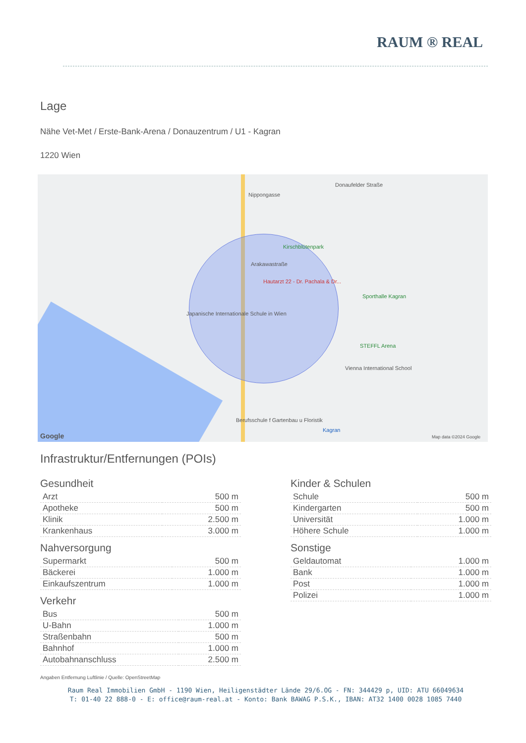RAUM ® REAL
Lage
Nähe Vet-Met / Erste-Bank-Arena / Donauzentrum / U1 - Kagran
1220 Wien
Donaufelder Straße
Nippongasse
Kirschblütenpark
Arakawastraße
Hautarzt 22 - Dr. Pachala & Dr...
Japanische Internationale Schule in Wien
Sporthalle Kagran
STEFFL Arena
Vienna International School
Berufsschule f Gartenbau u Floristik
Kagran
Google Map data ©2024 Google
Infrastruktur/Entfernungen (POIs)
Gesundheit
| Arzt | 500 m |
| Apotheke | 500 m |
| Klinik | 2.500 m |
| Krankenhaus | 3.000 m |
Nahversorgung
| Supermarkt | 500 m |
| Bäckerei | 1.000 m |
| Einkaufszentrum | 1.000 m |
Verkehr
| Bus | 500 m |
| U-Bahn | 1.000 m |
| Straßenbahn | 500 m |
| Bahnhof | 1.000 m |
| Autobahnanschluss | 2.500 m |
Kinder & Schulen
| Schule | 500 m |
| Kindergarten | 500 m |
| Universität | 1.000 m |
| Höhere Schule | 1.000 m |
Sonstige
| Geldautomat | 1.000 m |
| Bank | 1.000 m |
| Post | 1.000 m |
| Polizei | 1.000 m |
Angaben Entfernung Luftlinie / Quelle: OpenStreetMap
Raum Real Immobilien GmbH - 1190 Wien, Heiligenstädter Lände 29/6.OG - FN: 344429 p, UID: ATU 66049634
T: 01-40 22 888-0 - E: office@raum-real.at - Konto: Bank BAWAG P.S.K., IBAN: AT32 1400 0028 1085 7440